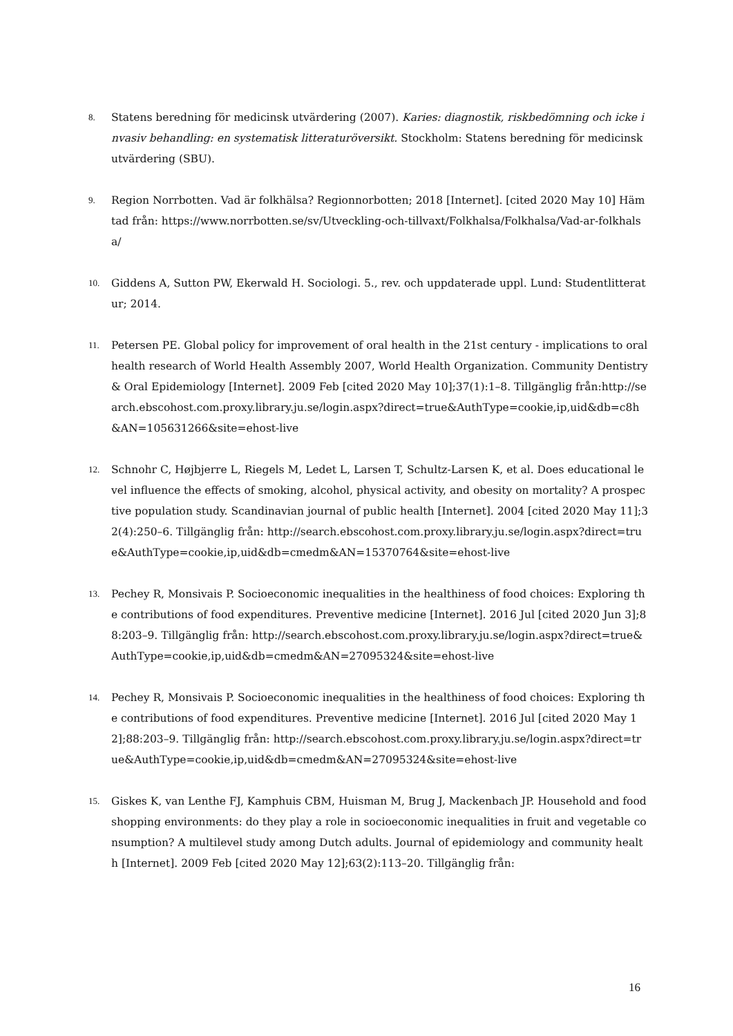8.
Statens beredning för medicinsk utvärdering (2007). Karies: diagnostik, riskbedömning och icke invasiv behandling: en systematisk litteraturöversikt. Stockholm: Statens beredning för medicinsk utvärdering (SBU).
9.
Region Norrbotten. Vad är folkhälsa? Regionnorbotten; 2018 [Internet]. [cited 2020 May 10] Hämtad från: https://www.norrbotten.se/sv/Utveckling-och-tillvaxt/Folkhalsa/Folkhalsa/Vad-ar-folkhalsa/
10.
Giddens A, Sutton PW, Ekerwald H. Sociologi. 5., rev. och uppdaterade uppl. Lund: Studentlitteratur; 2014.
11.
Petersen PE. Global policy for improvement of oral health in the 21st century - implications to oral health research of World Health Assembly 2007, World Health Organization. Community Dentistry & Oral Epidemiology [Internet]. 2009 Feb [cited 2020 May 10];37(1):1–8. Tillgänglig från:http://search.ebscohost.com.proxy.library.ju.se/login.aspx?direct=true&AuthType=cookie,ip,uid&db=c8h&AN=105631266&site=ehost-live
12.
Schnohr C, Højbjerre L, Riegels M, Ledet L, Larsen T, Schultz-Larsen K, et al. Does educational level influence the effects of smoking, alcohol, physical activity, and obesity on mortality? A prospective population study. Scandinavian journal of public health [Internet]. 2004 [cited 2020 May 11];32(4):250–6. Tillgänglig från: http://search.ebscohost.com.proxy.library.ju.se/login.aspx?direct=true&AuthType=cookie,ip,uid&db=cmedm&AN=15370764&site=ehost-live
13.
Pechey R, Monsivais P. Socioeconomic inequalities in the healthiness of food choices: Exploring the contributions of food expenditures. Preventive medicine [Internet]. 2016 Jul [cited 2020 Jun 3];88:203–9. Tillgänglig från: http://search.ebscohost.com.proxy.library.ju.se/login.aspx?direct=true&AuthType=cookie,ip,uid&db=cmedm&AN=27095324&site=ehost-live
14.
Pechey R, Monsivais P. Socioeconomic inequalities in the healthiness of food choices: Exploring the contributions of food expenditures. Preventive medicine [Internet]. 2016 Jul [cited 2020 May 12];88:203–9. Tillgänglig från: http://search.ebscohost.com.proxy.library.ju.se/login.aspx?direct=true&AuthType=cookie,ip,uid&db=cmedm&AN=27095324&site=ehost-live
15.
Giskes K, van Lenthe FJ, Kamphuis CBM, Huisman M, Brug J, Mackenbach JP. Household and food shopping environments: do they play a role in socioeconomic inequalities in fruit and vegetable consumption? A multilevel study among Dutch adults. Journal of epidemiology and community health [Internet]. 2009 Feb [cited 2020 May 12];63(2):113–20. Tillgänglig från:
16